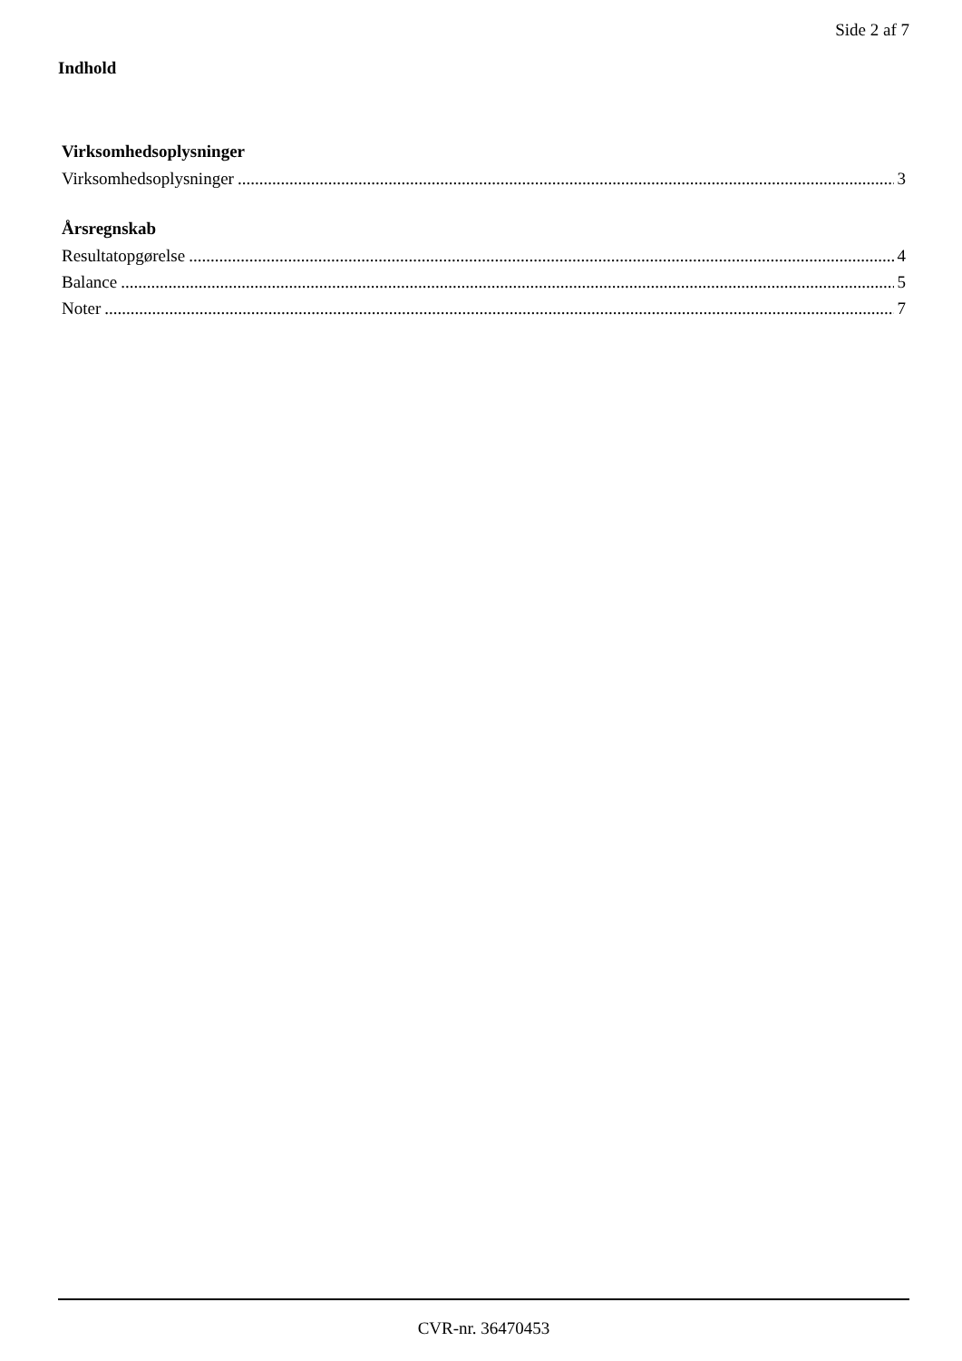Side 2 af 7
Indhold
Virksomhedsoplysninger
Virksomhedsoplysninger 3
Årsregnskab
Resultatopgørelse 4
Balance 5
Noter 7
CVR-nr. 36470453